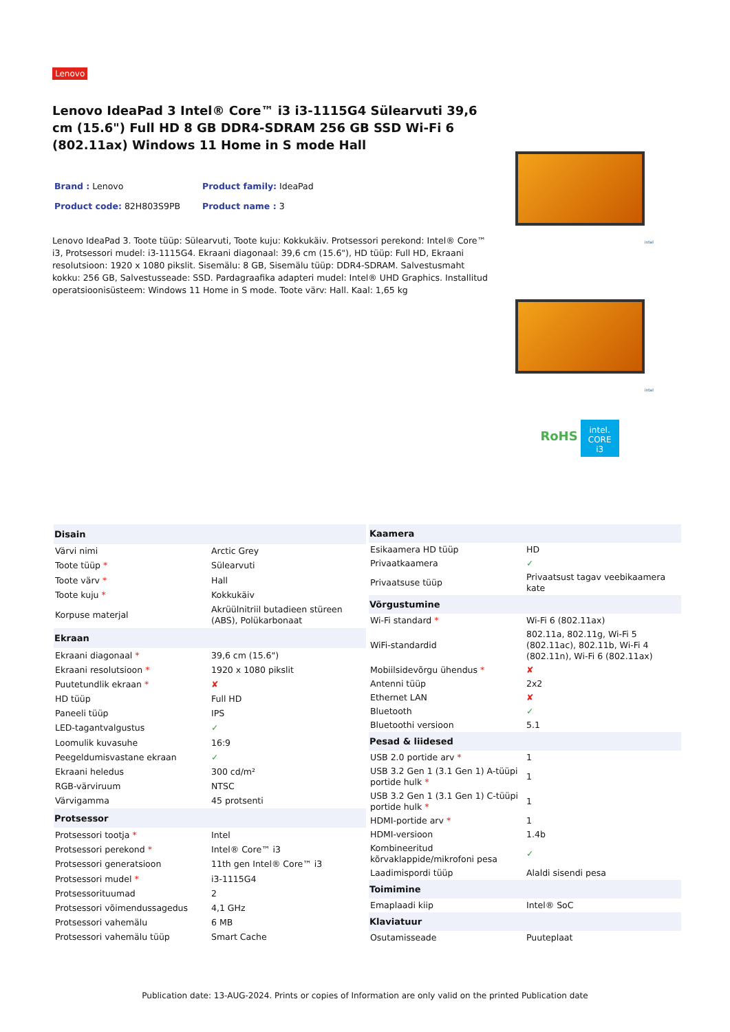Lenovo
Lenovo IdeaPad 3 Intel® Core™ i3 i3-1115G4 Sülearvuti 39,6 cm (15.6") Full HD 8 GB DDR4-SDRAM 256 GB SSD Wi-Fi 6 (802.11ax) Windows 11 Home in S mode Hall
Brand : Lenovo
Product family: IdeaPad
Product code: 82H803S9PB
Product name : 3
Lenovo IdeaPad 3. Toote tüüp: Sülearvuti, Toote kuju: Kokkukäiv. Protsessori perekond: Intel® Core™ i3, Protsessori mudel: i3-1115G4. Ekraani diagonaal: 39,6 cm (15.6"), HD tüüp: Full HD, Ekraani resolutsioon: 1920 x 1080 pikslit. Sisemälu: 8 GB, Sisemälu tüüp: DDR4-SDRAM. Salvestusmaht kokku: 256 GB, Salvestusseade: SSD. Pardagraafika adapteri mudel: Intel® UHD Graphics. Installitud operatsioonisüsteem: Windows 11 Home in S mode. Toote värv: Hall. Kaal: 1,65 kg
intel
intel
RoHS intel. CORE i3
| Disain | |
| --- | --- |
| Värvi nimi | Arctic Grey |
| Toote tüüp * | Sülearvuti |
| Toote värv * | Hall |
| Toote kuju * | Kokkukäiv |
| Korpuse materjal | Akrüülnitriil butadieen stüreen (ABS), Polükarbonaat |
| Ekraan | |
| Ekraani diagonaal * | 39,6 cm (15.6") |
| Ekraani resolutsioon * | 1920 x 1080 pikslit |
| Puutetundlik ekraan * | ✘ |
| HD tüüp | Full HD |
| Paneeli tüüp | IPS |
| LED-tagantvalgustus | ✓ |
| Loomulik kuvasuhe | 16:9 |
| Peegeldumisvastane ekraan | ✓ |
| Ekraani heledus | 300 cd/m² |
| RGB-värviruum | NTSC |
| Värvigamma | 45 protsenti |
| Protsessor | |
| Protsessori tootja * | Intel |
| Protsessori perekond * | Intel® Core™ i3 |
| Protsessori generatsioon | 11th gen Intel® Core™ i3 |
| Protsessori mudel * | i3-1115G4 |
| Protsessorituumad | 2 |
| Protsessori võimendussagedus | 4,1 GHz |
| Protsessori vahemälu | 6 MB |
| Protsessori vahemälu tüüp | Smart Cache |
| Kaamera | |
| --- | --- |
| Esikaamera HD tüüp | HD |
| Privaatkaamera | ✓ |
| Privaatsuse tüüp | Privaatsust tagav veebikaamera kate |
| Võrgustumine | |
| Wi-Fi standard * | Wi-Fi 6 (802.11ax) |
| WiFi-standardid | 802.11a, 802.11g, Wi-Fi 5 (802.11ac), 802.11b, Wi-Fi 4 (802.11n), Wi-Fi 6 (802.11ax) |
| Mobiilsidevõrgu ühendus * | ✘ |
| Antenni tüüp | 2x2 |
| Ethernet LAN | ✘ |
| Bluetooth | ✓ |
| Bluetoothi versioon | 5.1 |
| Pesad & liidesed | |
| USB 2.0 portide arv * | 1 |
| USB 3.2 Gen 1 (3.1 Gen 1) A-tüüpi portide hulk * | 1 |
| USB 3.2 Gen 1 (3.1 Gen 1) C-tüüpi portide hulk * | 1 |
| HDMI-portide arv * | 1 |
| HDMI-versioon | 1.4b |
| Kombineeritud kõrvaklappide/mikrofoni pesa | ✓ |
| Laadimispordi tüüp | Alaldi sisendi pesa |
| Toimimine | |
| Emaplaadi kiip | Intel® SoC |
| Klaviatuur | |
| Osutamisseade | Puuteplaat |
Publication date: 13-AUG-2024. Prints or copies of Information are only valid on the printed Publication date